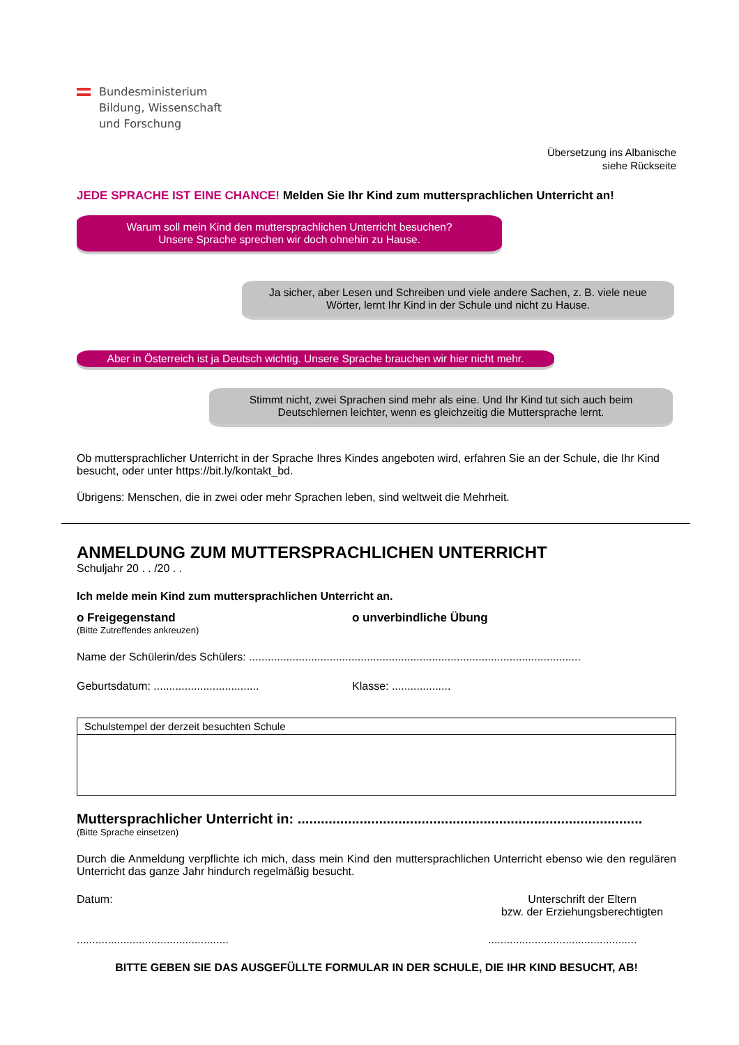Bundesministerium
Bildung, Wissenschaft
und Forschung
Übersetzung ins Albanische
siehe Rückseite
JEDE SPRACHE IST EINE CHANCE! Melden Sie Ihr Kind zum muttersprachlichen Unterricht an!
Warum soll mein Kind den muttersprachlichen Unterricht besuchen?
Unsere Sprache sprechen wir doch ohnehin zu Hause.
Ja sicher, aber Lesen und Schreiben und viele andere Sachen, z. B. viele neue Wörter, lernt Ihr Kind in der Schule und nicht zu Hause.
Aber in Österreich ist ja Deutsch wichtig. Unsere Sprache brauchen wir hier nicht mehr.
Stimmt nicht, zwei Sprachen sind mehr als eine. Und Ihr Kind tut sich auch beim Deutschlernen leichter, wenn es gleichzeitig die Muttersprache lernt.
Ob muttersprachlicher Unterricht in der Sprache Ihres Kindes angeboten wird, erfahren Sie an der Schule, die Ihr Kind besucht, oder unter https://bit.ly/kontakt_bd.
Übrigens: Menschen, die in zwei oder mehr Sprachen leben, sind weltweit die Mehrheit.
ANMELDUNG ZUM MUTTERSPRACHLICHEN UNTERRICHT
Schuljahr 20 . . /20 . .
Ich melde mein Kind zum muttersprachlichen Unterricht an.
o Freigegenstand o unverbindliche Übung
(Bitte Zutreffendes ankreuzen)
Name der Schülerin/des Schülers: ...........................................................................................................
Geburtsdatum: ..................................
Klasse: ...................
Schulstempel der derzeit besuchten Schule
Muttersprachlicher Unterricht in: .........................................................................................
(Bitte Sprache einsetzen)
Durch die Anmeldung verpflichte ich mich, dass mein Kind den muttersprachlichen Unterricht ebenso wie den regulären Unterricht das ganze Jahr hindurch regelmäßig besucht.
Datum: Unterschrift der Eltern
bzw. der Erziehungsberechtigten
.................................................
................................................
BITTE GEBEN SIE DAS AUSGEFÜLLTE FORMULAR IN DER SCHULE, DIE IHR KIND BESUCHT, AB!